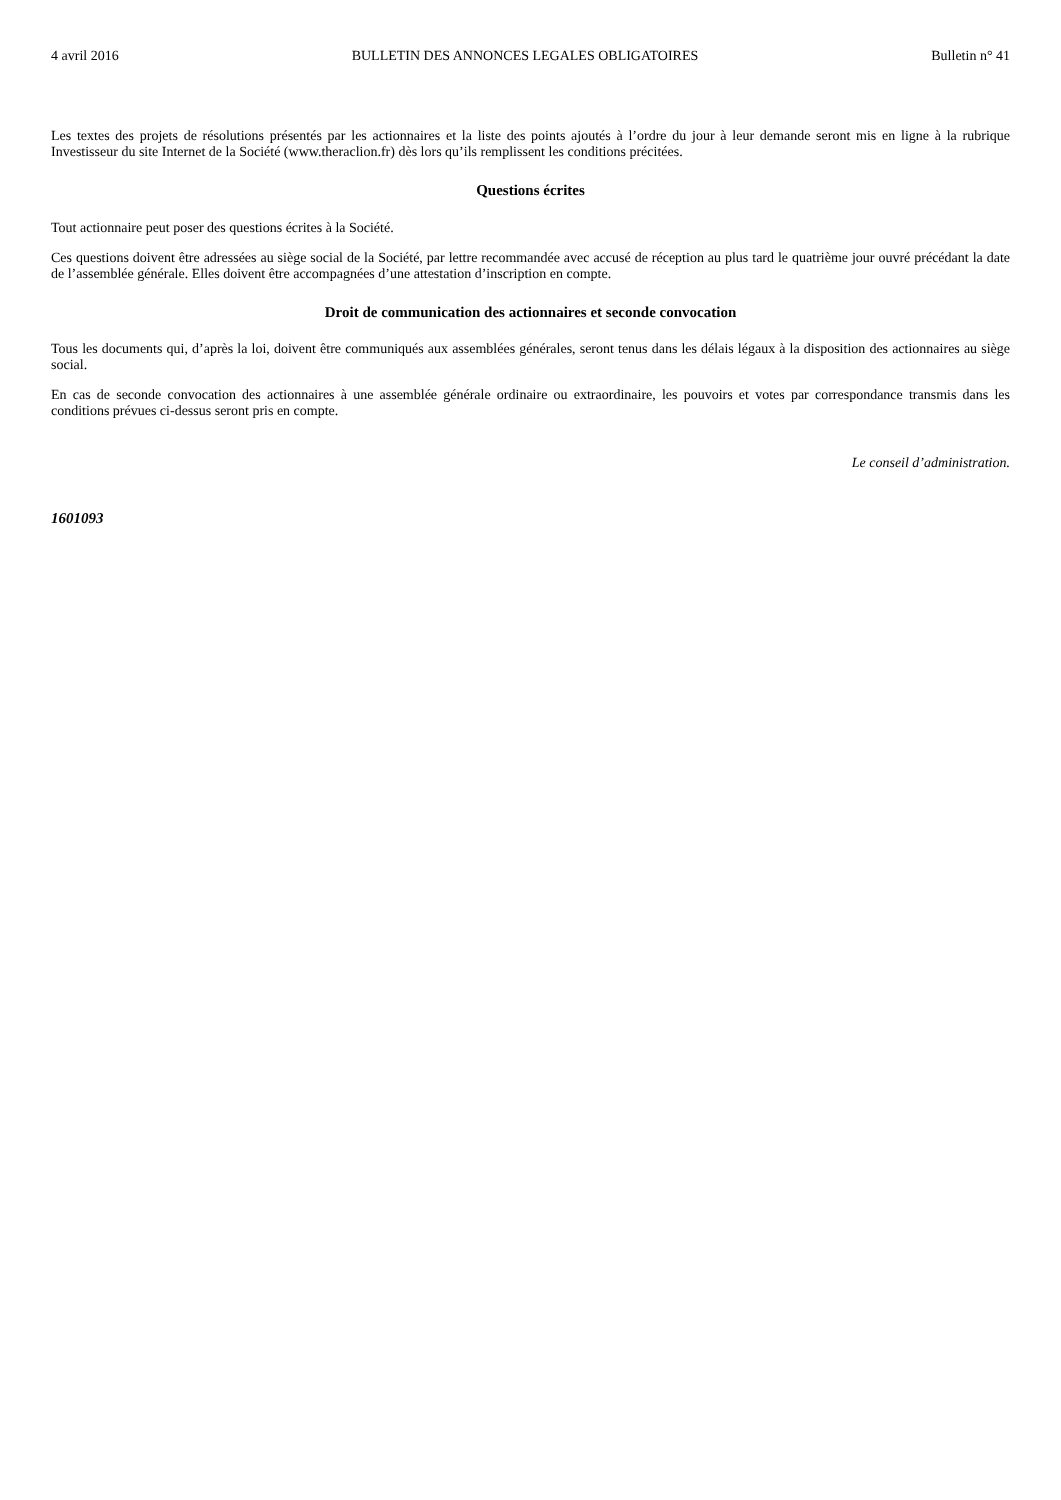4 avril 2016 BULLETIN DES ANNONCES LEGALES OBLIGATOIRES Bulletin n° 41
Les textes des projets de résolutions présentés par les actionnaires et la liste des points ajoutés à l’ordre du jour à leur demande seront mis en ligne à la rubrique Investisseur du site Internet de la Société (www.theraclion.fr) dès lors qu’ils remplissent les conditions précitées.
Questions écrites
Tout actionnaire peut poser des questions écrites à la Société.
Ces questions doivent être adressées au siège social de la Société, par lettre recommandée avec accusé de réception au plus tard le quatrième jour ouvré précédant la date de l’assemblée générale. Elles doivent être accompagnées d’une attestation d’inscription en compte.
Droit de communication des actionnaires et seconde convocation
Tous les documents qui, d’après la loi, doivent être communiqués aux assemblées générales, seront tenus dans les délais légaux à la disposition des actionnaires au siège social.
En cas de seconde convocation des actionnaires à une assemblée générale ordinaire ou extraordinaire, les pouvoirs et votes par correspondance transmis dans les conditions prévues ci-dessus seront pris en compte.
Le conseil d’administration.
1601093